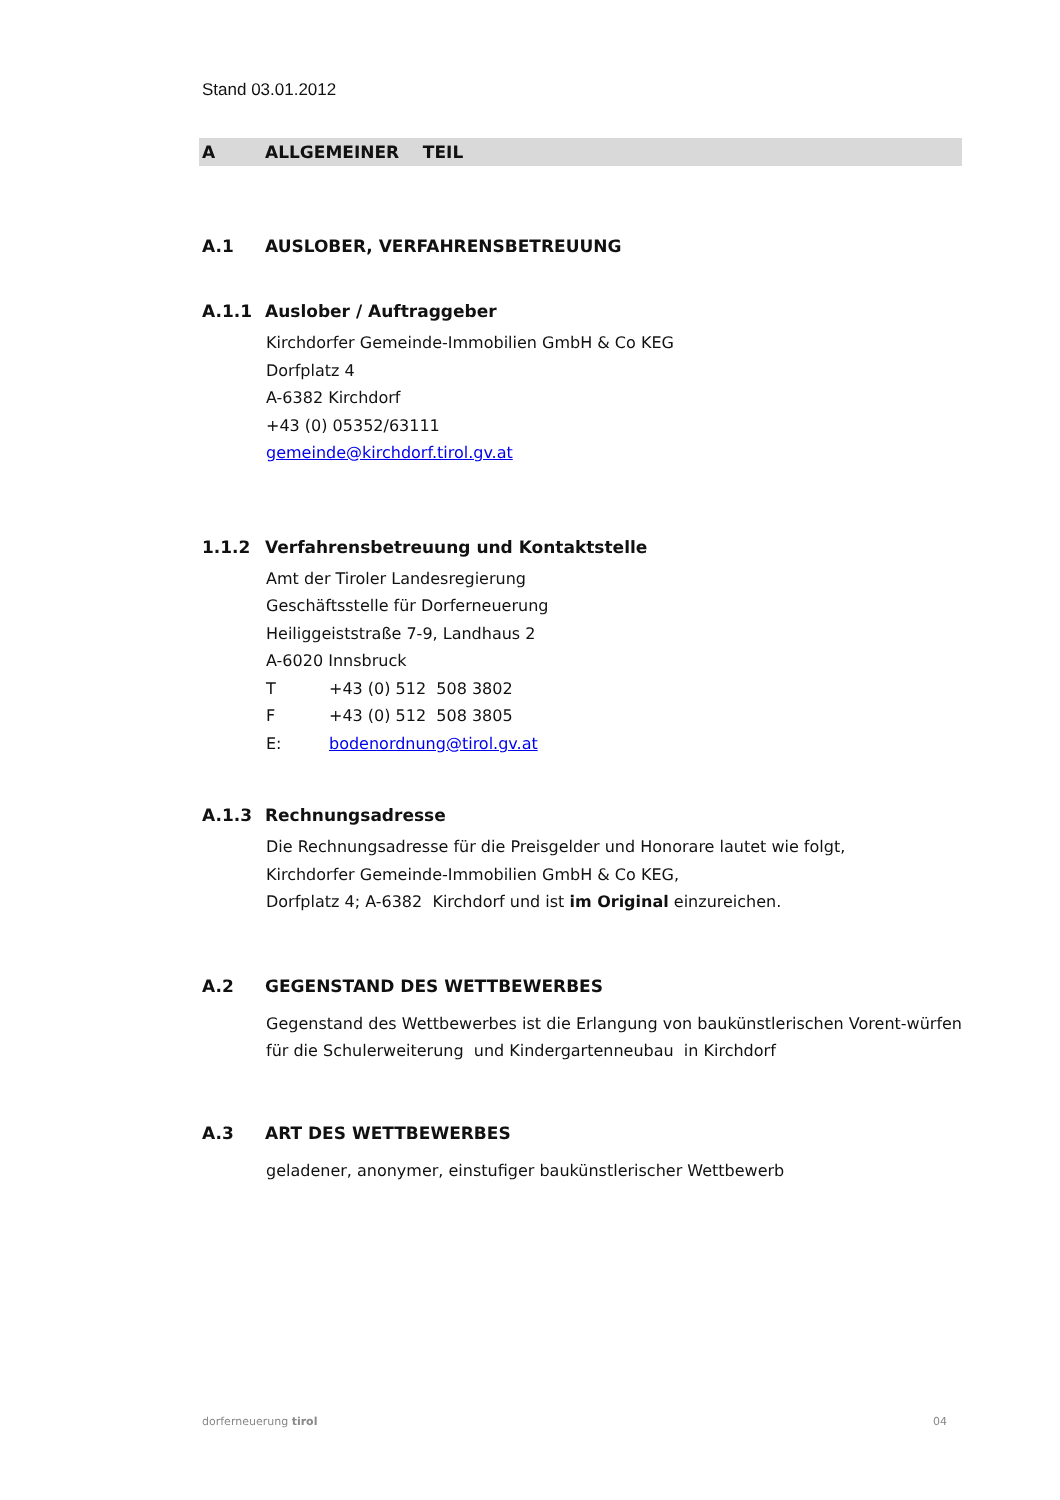Stand 03.01.2012
A ALLGEMEINER TEIL
A.1 AUSLOBER, VERFAHRENSBETREUUNG
A.1.1 Auslober / Auftraggeber
Kirchdorfer Gemeinde-Immobilien GmbH & Co KEG
Dorfplatz 4
A-6382 Kirchdorf
+43 (0) 05352/63111
gemeinde@kirchdorf.tirol.gv.at
1.1.2 Verfahrensbetreuung und Kontaktstelle
Amt der Tiroler Landesregierung
Geschäftsstelle für Dorferneuerung
Heiliggeiststraße 7-9, Landhaus 2
A-6020 Innsbruck
T +43 (0) 512 508 3802
F +43 (0) 512 508 3805
E: bodenordnung@tirol.gv.at
A.1.3 Rechnungsadresse
Die Rechnungsadresse für die Preisgelder und Honorare lautet wie folgt,
Kirchdorfer Gemeinde-Immobilien GmbH & Co KEG,
Dorfplatz 4; A-6382 Kirchdorf und ist im Original einzureichen.
A.2 GEGENSTAND DES WETTBEWERBES
Gegenstand des Wettbewerbes ist die Erlangung von baukünstlerischen Vorent-würfen für die Schulerweiterung und Kindergartenneubau in Kirchdorf
A.3 ART DES WETTBEWERBES
geladener, anonymer, einstufiger baukünstlerischer Wettbewerb
dorferneuerung tirol 04